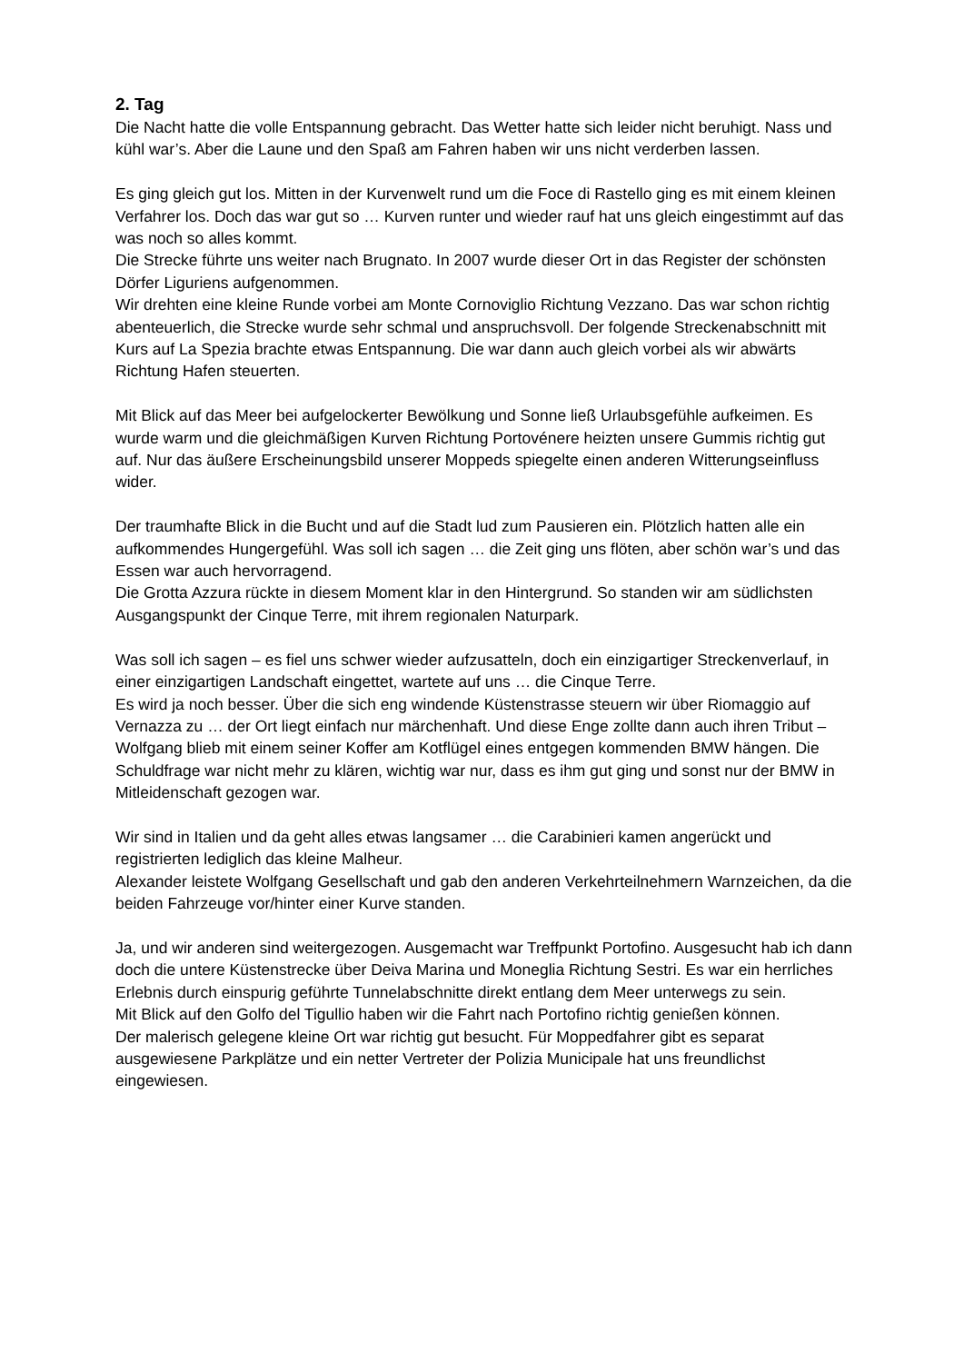2. Tag
Die Nacht hatte die volle Entspannung gebracht. Das Wetter hatte sich leider nicht beruhigt. Nass und kühl war’s. Aber die Laune und den Spaß am Fahren haben wir uns nicht verderben lassen.
Es ging gleich gut los. Mitten in der Kurvenwelt rund um die Foce di Rastello ging es mit einem kleinen Verfahrer los. Doch das war gut so … Kurven runter und wieder rauf hat uns gleich eingestimmt auf das was noch so alles kommt.
Die Strecke führte uns weiter nach Brugnato. In 2007 wurde dieser Ort in das Register der schönsten Dörfer Liguriens aufgenommen.
Wir drehten eine kleine Runde vorbei am Monte Cornoviglio Richtung Vezzano. Das war schon richtig abenteuerlich, die Strecke wurde sehr schmal und anspruchsvoll. Der folgende Streckenabschnitt mit Kurs auf La Spezia brachte etwas Entspannung. Die war dann auch gleich vorbei als wir abwärts Richtung Hafen steuerten.
Mit Blick auf das Meer bei aufgelockerter Bewölkung und Sonne ließ Urlaubsgefühle aufkeimen. Es wurde warm und die gleichmäßigen Kurven Richtung Portovénere heizten unsere Gummis richtig gut auf. Nur das äußere Erscheinungsbild unserer Moppeds spiegelte einen anderen Witterungseinfluss wider.
Der traumhafte Blick in die Bucht und auf die Stadt lud zum Pausieren ein. Plötzlich hatten alle ein aufkommendes Hungergefühl. Was soll ich sagen … die Zeit ging uns flöten, aber schön war’s und das Essen war auch hervorragend.
Die Grotta Azzura rückte in diesem Moment klar in den Hintergrund. So standen wir am südlichsten Ausgangspunkt der Cinque Terre, mit ihrem regionalen Naturpark.
Was soll ich sagen – es fiel uns schwer wieder aufzusatteln, doch ein einzigartiger Streckenverlauf, in einer einzigartigen Landschaft eingettet, wartete auf uns … die Cinque Terre.
Es wird ja noch besser. Über die sich eng windende Küstenstrasse steuern wir über Riomaggio auf Vernazza zu … der Ort liegt einfach nur märchenhaft. Und diese Enge zollte dann auch ihren Tribut – Wolfgang blieb mit einem seiner Koffer am Kotflügel eines entgegen kommenden BMW hängen. Die Schuldfrage war nicht mehr zu klären, wichtig war nur, dass es ihm gut ging und sonst nur der BMW in Mitleidenschaft gezogen war.
Wir sind in Italien und da geht alles etwas langsamer … die Carabinieri kamen angerückt und registrierten lediglich das kleine Malheur.
Alexander leistete Wolfgang Gesellschaft und gab den anderen Verkehrteilnehmern Warnzeichen, da die beiden Fahrzeuge vor/hinter einer Kurve standen.
Ja, und wir anderen sind weitergezogen. Ausgemacht war Treffpunkt Portofino. Ausgesucht hab ich dann doch die untere Küstenstrecke über Deiva Marina und Moneglia Richtung Sestri. Es war ein herrliches Erlebnis durch einspurig geführte Tunnelabschnitte direkt entlang dem Meer unterwegs zu sein.
Mit Blick auf den Golfo del Tigullio haben wir die Fahrt nach Portofino richtig genießen können.
Der malerisch gelegene kleine Ort war richtig gut besucht. Für Moppedfahrer gibt es separat ausgewiesene Parkplätze und ein netter Vertreter der Polizia Municipale hat uns freundlichst eingewiesen.